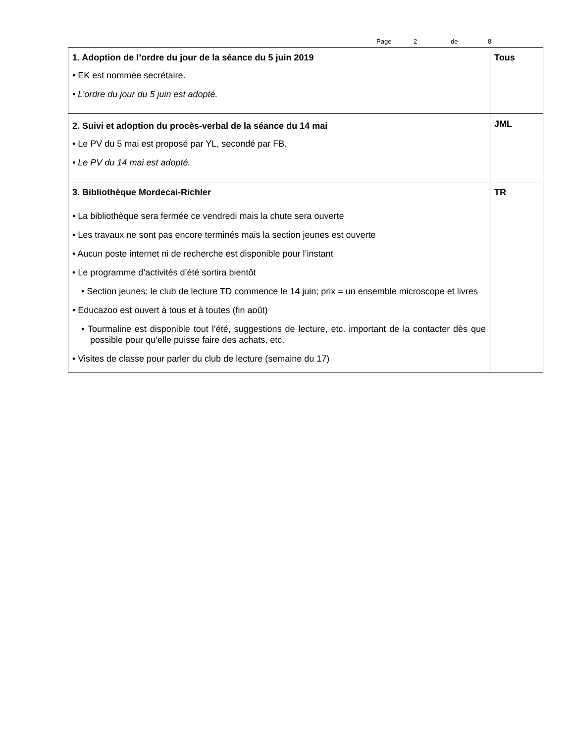Page 2 de 8
| 1. Adoption de l’ordre du jour de la séance du 5 juin 2019 • EK est nommée secrétaire. • L’ordre du jour du 5 juin est adopté. | Tous |
| 2. Suivi et adoption du procès-verbal de la séance du 14 mai • Le PV du 5 mai est proposé par YL, secondé par FB. • Le PV du 14 mai est adopté. | JML |
| 3. Bibliothèque Mordecai-Richler • La bibliothèque sera fermée ce vendredi mais la chute sera ouverte • Les travaux ne sont pas encore terminés mais la section jeunes est ouverte • Aucun poste internet ni de recherche est disponible pour l’instant • Le programme d’activités d’été sortira bientôt • Section jeunes: le club de lecture TD commence le 14 juin; prix = un ensemble microscope et livres • Educazoo est ouvert à tous et à toutes (fin août) • Tourmaline est disponible tout l’été, suggestions de lecture, etc. important de la contacter dès que possible pour qu’elle puisse faire des achats, etc. • Visites de classe pour parler du club de lecture (semaine du 17) | TR |